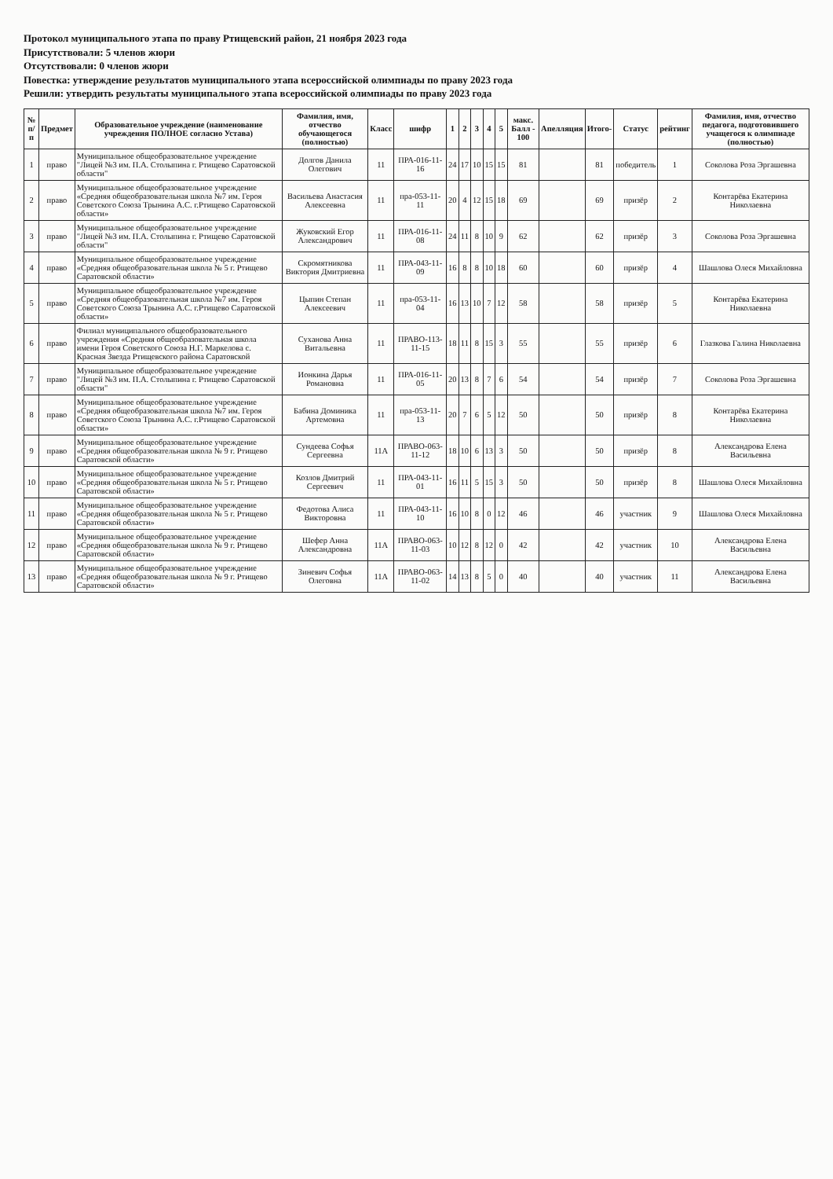Протокол муниципального этапа по праву Ртищевский район, 21 ноября 2023 года
Присутствовали: 5 членов жюри
Отсутствовали: 0 членов жюри
Повестка: утверждение результатов муниципального этапа всероссийской олимпиады по праву 2023 года
Решили: утвердить результаты муниципального этапа всероссийской олимпиады по праву 2023 года
| № п/п | Предмет | Образовательное учреждение (наименование учреждения ПОЛНОЕ согласно Устава) | Фамилия, имя, отчество обучающегося (полностью) | Класс | шифр | 1 | 2 | 3 | 4 | 5 | макс. Балл - 100 | Апелляция | Итого- | Статус | рейтинг | Фамилия, имя, отчество педагога, подготовившего учащегося к олимпиаде (полностью) |
| --- | --- | --- | --- | --- | --- | --- | --- | --- | --- | --- | --- | --- | --- | --- | --- | --- |
| 1 | право | Муниципальное общеобразовательное учреждение "Лицей №3 им. П.А. Столыпина г. Ртищево Саратовской области" | Долгов Данила Олегович | 11 | ПРА-016-11-16 | 24 | 17 | 10 | 15 | 15 | 81 | | 81 | победитель | 1 | Соколова Роза Эргашевна |
| 2 | право | Муниципальное общеобразовательное учреждение «Средняя общеобразовательная школа №7 им. Героя Советского Союза Трынина А.С. г.Ртищево Саратовской области» | Васильева Анастасия Алексеевна | 11 | пра-053-11-11 | 20 | 4 | 12 | 15 | 18 | 69 | | 69 | призёр | 2 | Контарёва Екатерина Николаевна |
| 3 | право | Муниципальное общеобразовательное учреждение "Лицей №3 им. П.А. Столыпина г. Ртищево Саратовской области" | Жуковский Егор Александрович | 11 | ПРА-016-11-08 | 24 | 11 | 8 | 10 | 9 | 62 | | 62 | призёр | 3 | Соколова Роза Эргашевна |
| 4 | право | Муниципальное общеобразовательное учреждение «Средняя общеобразовательная школа № 5 г. Ртищево Саратовской области» | Скромятникова Виктория Дмитриевна | 11 | ПРА-043-11-09 | 16 | 8 | 8 | 10 | 18 | 60 | | 60 | призёр | 4 | Шашлова Олеся Михайловна |
| 5 | право | Муниципальное общеобразовательное учреждение «Средняя общеобразовательная школа №7 им. Героя Советского Союза Трынина А.С. г.Ртищево Саратовской области» | Цыпин Степан Алексеевич | 11 | пра-053-11-04 | 16 | 13 | 10 | 7 | 12 | 58 | | 58 | призёр | 5 | Контарёва Екатерина Николаевна |
| 6 | право | Филиал муниципального общеобразовательного учреждения «Средняя общеобразовательная школа имени Героя Советского Союза Н.Г. Маркелова с. Красная Звезда Ртищевского района Саратовской | Суханова Анна Витальевна | 11 | ПРАВО-113-11-15 | 18 | 11 | 8 | 15 | 3 | 55 | | 55 | призёр | 6 | Глазкова Галина Николаевна |
| 7 | право | Муниципальное общеобразовательное учреждение "Лицей №3 им. П.А. Столыпина г. Ртищево Саратовской области" | Ионкина Дарья Романовна | 11 | ПРА-016-11-05 | 20 | 13 | 8 | 7 | 6 | 54 | | 54 | призёр | 7 | Соколова Роза Эргашевна |
| 8 | право | Муниципальное общеобразовательное учреждение «Средняя общеобразовательная школа №7 им. Героя Советского Союза Трынина А.С. г.Ртищево Саратовской области» | Бабина Доминика Артемовна | 11 | пра-053-11-13 | 20 | 7 | 6 | 5 | 12 | 50 | | 50 | призёр | 8 | Контарёва Екатерина Николаевна |
| 9 | право | Муниципальное общеобразовательное учреждение «Средняя общеобразовательная школа № 9 г. Ртищево Саратовской области» | Сундеева Софья Сергеевна | 11А | ПРАВО-063-11-12 | 18 | 10 | 6 | 13 | 3 | 50 | | 50 | призёр | 8 | Александрова Елена Васильевна |
| 10 | право | Муниципальное общеобразовательное учреждение «Средняя общеобразовательная школа № 5 г. Ртищево Саратовской области» | Козлов Дмитрий Сергеевич | 11 | ПРА-043-11-01 | 16 | 11 | 5 | 15 | 3 | 50 | | 50 | призёр | 8 | Шашлова Олеся Михайловна |
| 11 | право | Муниципальное общеобразовательное учреждение «Средняя общеобразовательная школа № 5 г. Ртищево Саратовской области» | Федотова Алиса Викторовна | 11 | ПРА-043-11-10 | 16 | 10 | 8 | 0 | 12 | 46 | | 46 | участник | 9 | Шашлова Олеся Михайловна |
| 12 | право | Муниципальное общеобразовательное учреждение «Средняя общеобразовательная школа № 9 г. Ртищево Саратовской области» | Шефер Анна Александровна | 11А | ПРАВО-063-11-03 | 10 | 12 | 8 | 12 | 0 | 42 | | 42 | участник | 10 | Александрова Елена Васильевна |
| 13 | право | Муниципальное общеобразовательное учреждение «Средняя общеобразовательная школа № 9 г. Ртищево Саратовской области» | Зиневич Софья Олеговна | 11А | ПРАВО-063-11-02 | 14 | 13 | 8 | 5 | 0 | 40 | | 40 | участник | 11 | Александрова Елена Васильевна |